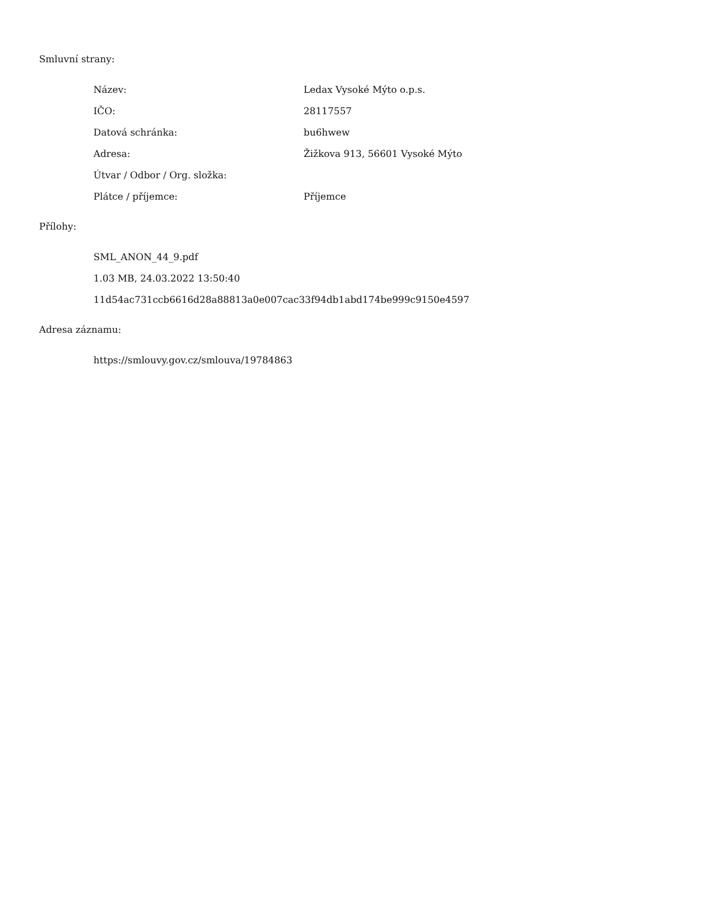Smluvní strany:
Název: Ledax Vysoké Mýto o.p.s.
IČO: 28117557
Datová schránka: bu6hwew
Adresa: Žižkova 913, 56601 Vysoké Mýto
Útvar / Odbor / Org. složka:
Plátce / příjemce: Příjemce
Přílohy:
SML_ANON_44_9.pdf
1.03 MB, 24.03.2022 13:50:40
11d54ac731ccb6616d28a88813a0e007cac33f94db1abd174be999c9150e4597
Adresa záznamu:
https://smlouvy.gov.cz/smlouva/19784863